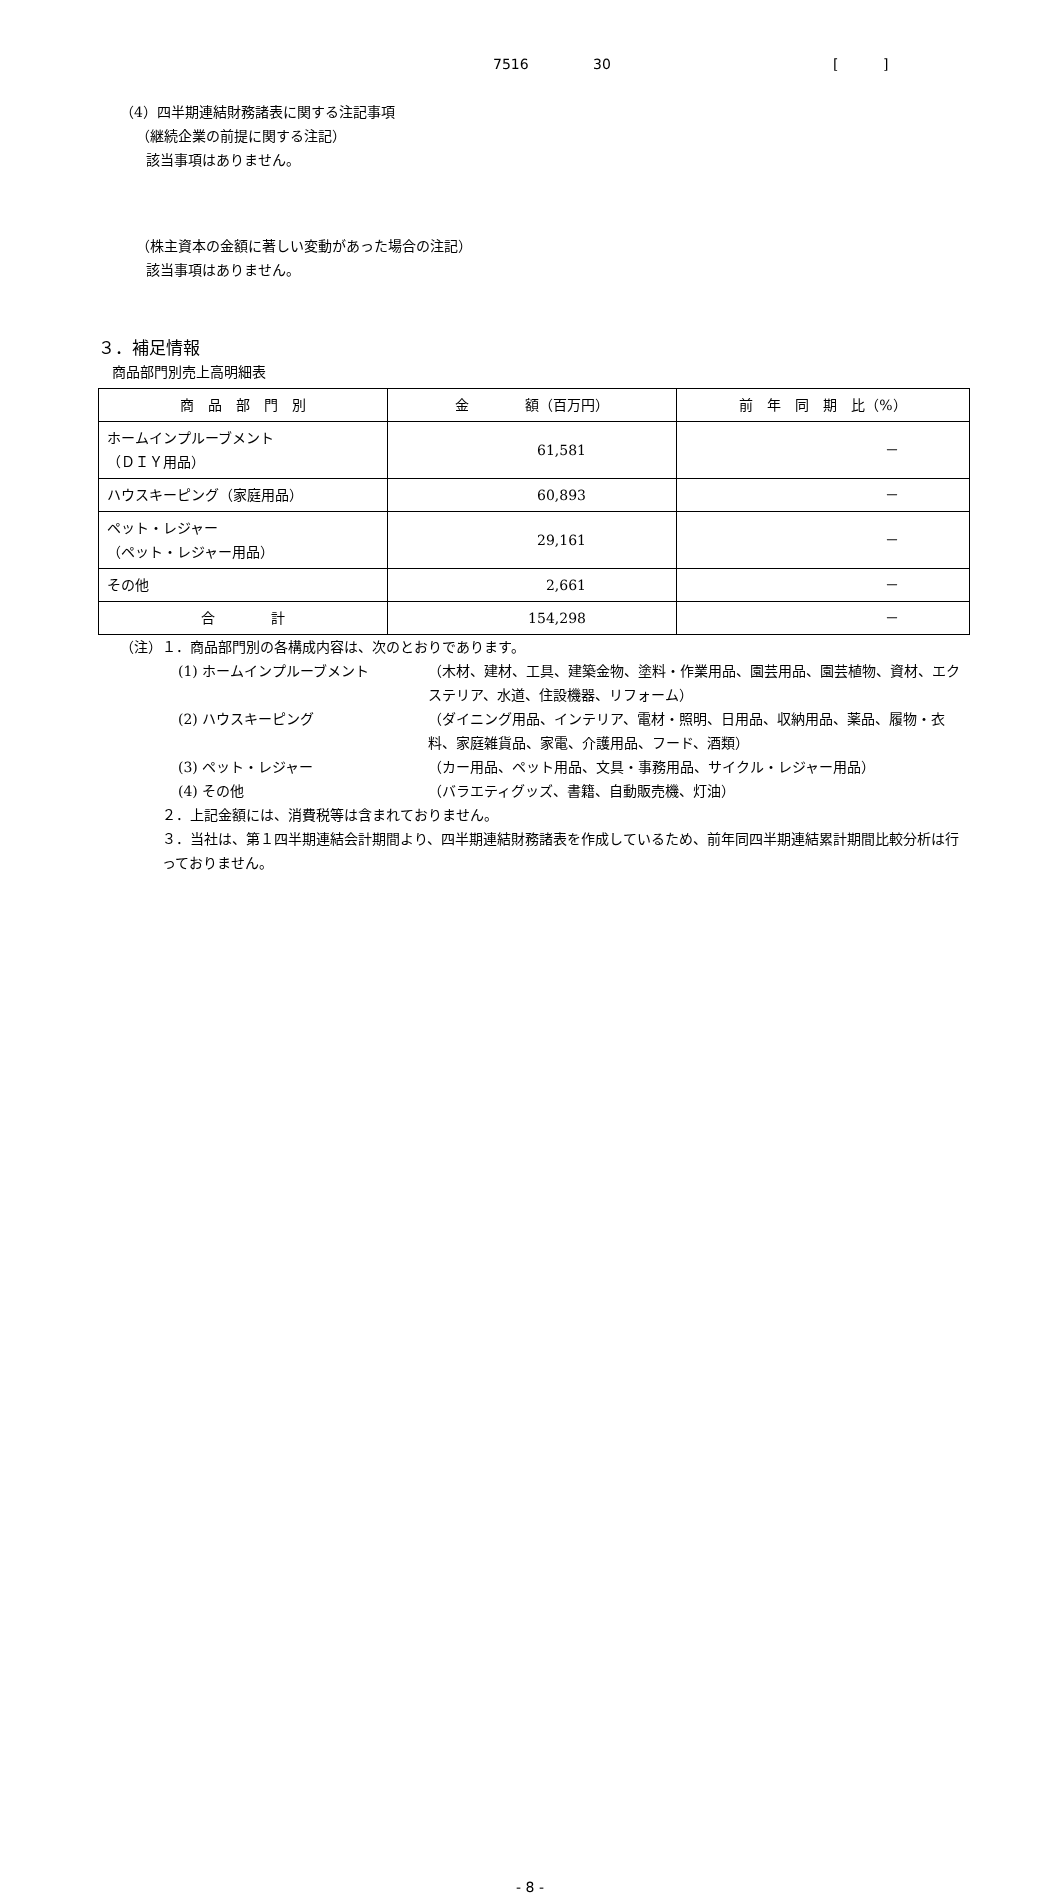7516 30 [ ]
（4）四半期連結財務諸表に関する注記事項
（継続企業の前提に関する注記）
該当事項はありません。
（株主資本の金額に著しい変動があった場合の注記）
該当事項はありません。
３．補足情報
商品部門別売上高明細表
| 商 品 部 門 別 | 金 額（百万円） | 前 年 同 期 比（%） |
| --- | --- | --- |
| ホームインプルーブメント （ＤＩＹ用品） | 61,581 | － |
| ハウスキーピング（家庭用品） | 60,893 | － |
| ペット・レジャー （ペット・レジャー用品） | 29,161 | － |
| その他 | 2,661 | － |
| 合 計 | 154,298 | － |
（注）１．商品部門別の各構成内容は、次のとおりであります。
(1) ホームインプルーブメント （木材、建材、工具、建築金物、塗料・作業用品、園芸用品、園芸植物、資材、エクステリア、水道、住設機器、リフォーム）
(2) ハウスキーピング （ダイニング用品、インテリア、電材・照明、日用品、収納用品、薬品、履物・衣料、家庭雑貨品、家電、介護用品、フード、酒類）
(3) ペット・レジャー （カー用品、ペット用品、文具・事務用品、サイクル・レジャー用品）
(4) その他 （バラエティグッズ、書籍、自動販売機、灯油）
２．上記金額には、消費税等は含まれておりません。
３．当社は、第１四半期連結会計期間より、四半期連結財務諸表を作成しているため、前年同四半期連結累計期間比較分析は行っておりません。
- 8 -